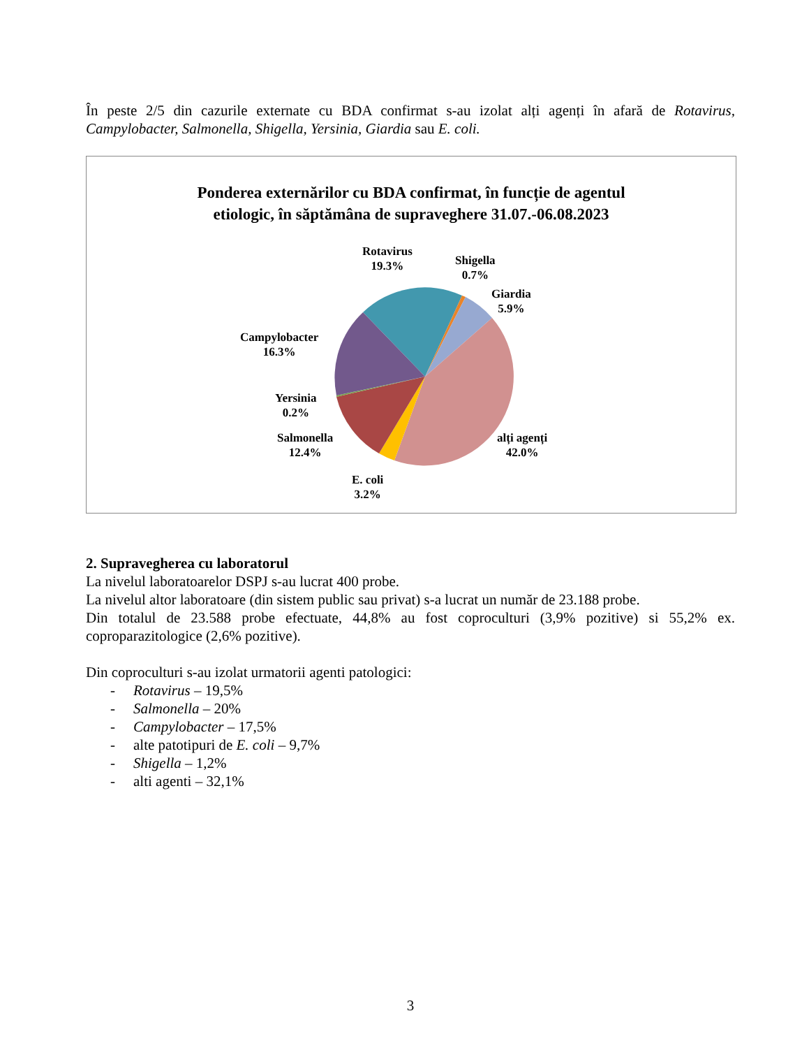În peste 2/5 din cazurile externate cu BDA confirmat s-au izolat alți agenți în afară de Rotavirus, Campylobacter, Salmonella, Shigella, Yersinia, Giardia sau E. coli.
Ponderea externărilor cu BDA confirmat, în funcție de agentul
etiologic, în săptămâna de supraveghere 31.07.-06.08.2023
Rotavirus
19.3%
Shigella
0.7%
Giardia
5.9%
Campylobacter
16.3%
Yersinia
0.2%
Salmonella
12.4%
alți agenți
42.0%
E. coli
3.2%
2. Supravegherea cu laboratorul
La nivelul laboratoarelor DSPJ s-au lucrat 400 probe.
La nivelul altor laboratoare (din sistem public sau privat) s-a lucrat un număr de 23.188 probe.
Din totalul de 23.588 probe efectuate, 44,8% au fost coproculturi (3,9% pozitive) si 55,2% ex. coproparazitologice (2,6% pozitive).
Din coproculturi s-au izolat urmatorii agenti patologici:
- Rotavirus – 19,5%
- Salmonella – 20%
- Campylobacter – 17,5%
- alte patotipuri de E. coli – 9,7%
- Shigella – 1,2%
- alti agenti – 32,1%
3